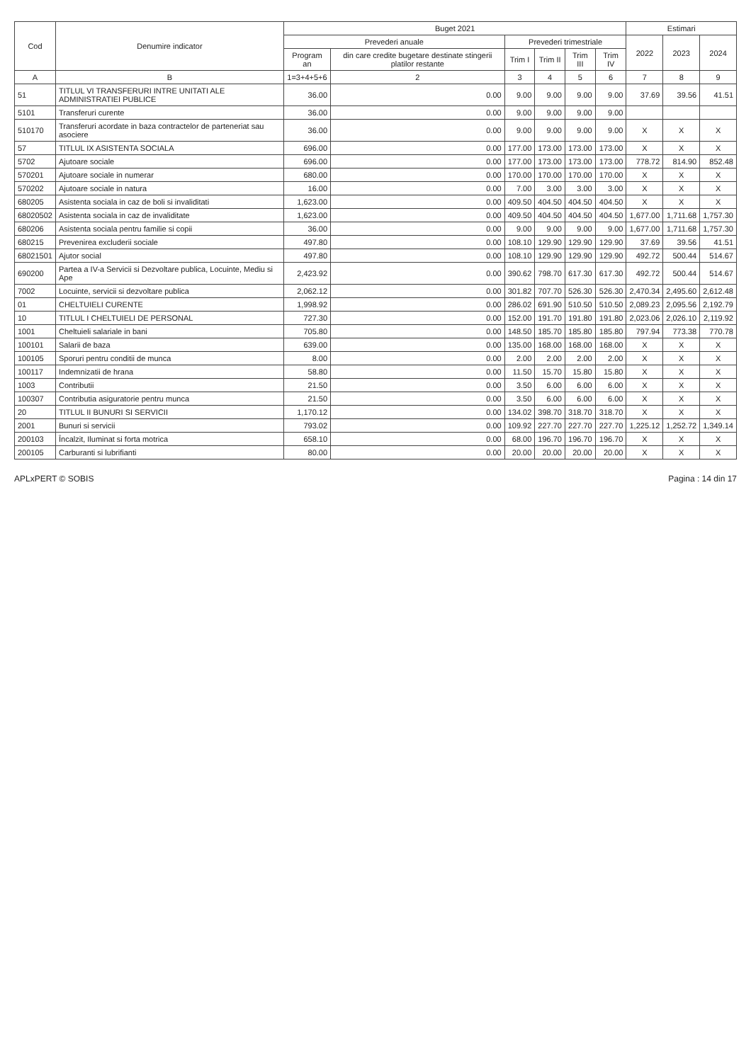| Cod | Denumire indicator | Buget 2021 | | | | | | Estimari | | |
| --- | --- | --- | --- | --- | --- | --- | --- | --- | --- | --- |
| | | Prevederi anuale | | Prevederi trimestriale | | | | 2022 | 2023 | 2024 |
| | | Program an | din care credite bugetare destinate stingerii platilor restante | Trim I | Trim II | Trim III | Trim IV | | | |
| A | B | 1=3+4+5+6 | 2 | 3 | 4 | 5 | 6 | 7 | 8 | 9 |
| 51 | TITLUL VI TRANSFERURI INTRE UNITATI ALE ADMINISTRATIEI PUBLICE | 36.00 | 0.00 | 9.00 | 9.00 | 9.00 | 9.00 | 37.69 | 39.56 | 41.51 |
| 5101 | Transferuri curente | 36.00 | 0.00 | 9.00 | 9.00 | 9.00 | 9.00 | | | |
| 510170 | Transferuri acordate in baza contractelor de parteneriat sau asociere | 36.00 | 0.00 | 9.00 | 9.00 | 9.00 | 9.00 | X | X | X |
| 57 | TITLUL IX ASISTENTA SOCIALA | 696.00 | 0.00 | 177.00 | 173.00 | 173.00 | 173.00 | X | X | X |
| 5702 | Ajutoare sociale | 696.00 | 0.00 | 177.00 | 173.00 | 173.00 | 173.00 | 778.72 | 814.90 | 852.48 |
| 570201 | Ajutoare sociale in numerar | 680.00 | 0.00 | 170.00 | 170.00 | 170.00 | 170.00 | X | X | X |
| 570202 | Ajutoare sociale in natura | 16.00 | 0.00 | 7.00 | 3.00 | 3.00 | 3.00 | X | X | X |
| 680205 | Asistenta sociala in caz de boli si invaliditati | 1,623.00 | 0.00 | 409.50 | 404.50 | 404.50 | 404.50 | X | X | X |
| 68020502 | Asistenta sociala in caz de invaliditate | 1,623.00 | 0.00 | 409.50 | 404.50 | 404.50 | 404.50 | 1,677.00 | 1,711.68 | 1,757.30 |
| 680206 | Asistenta sociala pentru familie si copii | 36.00 | 0.00 | 9.00 | 9.00 | 9.00 | 9.00 | 1,677.00 | 1,711.68 | 1,757.30 |
| 680215 | Prevenirea excluderii sociale | 497.80 | 0.00 | 108.10 | 129.90 | 129.90 | 129.90 | 37.69 | 39.56 | 41.51 |
| 68021501 | Ajutor social | 497.80 | 0.00 | 108.10 | 129.90 | 129.90 | 129.90 | 492.72 | 500.44 | 514.67 |
| 690200 | Partea a IV-a Servicii si Dezvoltare publica, Locuinte, Mediu si Ape | 2,423.92 | 0.00 | 390.62 | 798.70 | 617.30 | 617.30 | 492.72 | 500.44 | 514.67 |
| 7002 | Locuinte, servicii si dezvoltare publica | 2,062.12 | 0.00 | 301.82 | 707.70 | 526.30 | 526.30 | 2,470.34 | 2,495.60 | 2,612.48 |
| 01 | CHELTUIELI CURENTE | 1,998.92 | 0.00 | 286.02 | 691.90 | 510.50 | 510.50 | 2,089.23 | 2,095.56 | 2,192.79 |
| 10 | TITLUL I CHELTUIELI DE PERSONAL | 727.30 | 0.00 | 152.00 | 191.70 | 191.80 | 191.80 | 2,023.06 | 2,026.10 | 2,119.92 |
| 1001 | Cheltuieli salariale in bani | 705.80 | 0.00 | 148.50 | 185.70 | 185.80 | 185.80 | 797.94 | 773.38 | 770.78 |
| 100101 | Salarii de baza | 639.00 | 0.00 | 135.00 | 168.00 | 168.00 | 168.00 | X | X | X |
| 100105 | Sporuri pentru conditii de munca | 8.00 | 0.00 | 2.00 | 2.00 | 2.00 | 2.00 | X | X | X |
| 100117 | Indemnizatii de hrana | 58.80 | 0.00 | 11.50 | 15.70 | 15.80 | 15.80 | X | X | X |
| 1003 | Contributii | 21.50 | 0.00 | 3.50 | 6.00 | 6.00 | 6.00 | X | X | X |
| 100307 | Contributia asiguratorie pentru munca | 21.50 | 0.00 | 3.50 | 6.00 | 6.00 | 6.00 | X | X | X |
| 20 | TITLUL II BUNURI SI SERVICII | 1,170.12 | 0.00 | 134.02 | 398.70 | 318.70 | 318.70 | X | X | X |
| 2001 | Bunuri si servicii | 793.02 | 0.00 | 109.92 | 227.70 | 227.70 | 227.70 | 1,225.12 | 1,252.72 | 1,349.14 |
| 200103 | Încalzit, Iluminat si forta motrica | 658.10 | 0.00 | 68.00 | 196.70 | 196.70 | 196.70 | X | X | X |
| 200105 | Carburanti si lubrifianti | 80.00 | 0.00 | 20.00 | 20.00 | 20.00 | 20.00 | X | X | X |
APLxPERT © SOBIS Pagina : 14 din 17